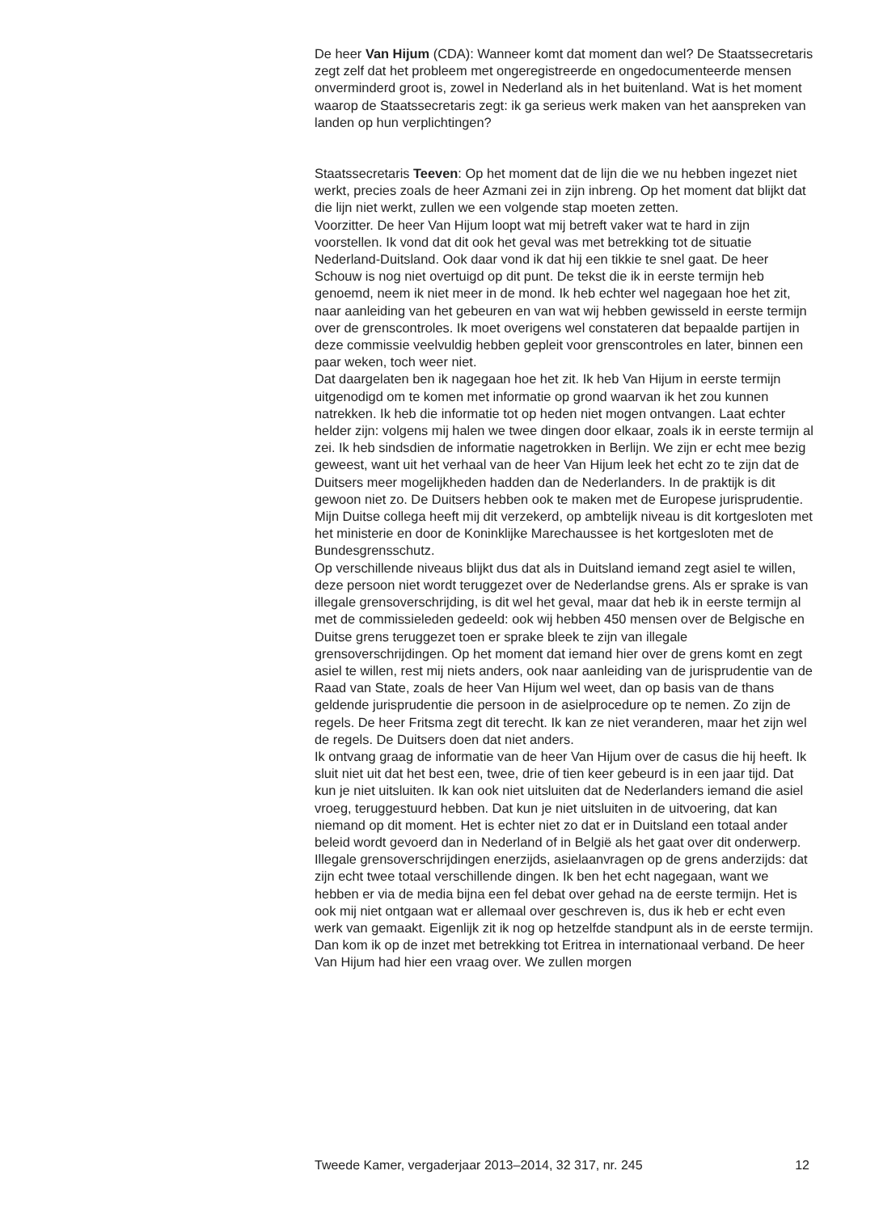De heer Van Hijum (CDA): Wanneer komt dat moment dan wel? De Staatssecretaris zegt zelf dat het probleem met ongeregistreerde en ongedocumenteerde mensen onverminderd groot is, zowel in Nederland als in het buitenland. Wat is het moment waarop de Staatssecretaris zegt: ik ga serieus werk maken van het aanspreken van landen op hun verplichtingen?
Staatssecretaris Teeven: Op het moment dat de lijn die we nu hebben ingezet niet werkt, precies zoals de heer Azmani zei in zijn inbreng. Op het moment dat blijkt dat die lijn niet werkt, zullen we een volgende stap moeten zetten.
Voorzitter. De heer Van Hijum loopt wat mij betreft vaker wat te hard in zijn voorstellen. Ik vond dat dit ook het geval was met betrekking tot de situatie Nederland-Duitsland. Ook daar vond ik dat hij een tikkie te snel gaat. De heer Schouw is nog niet overtuigd op dit punt. De tekst die ik in eerste termijn heb genoemd, neem ik niet meer in de mond. Ik heb echter wel nagegaan hoe het zit, naar aanleiding van het gebeuren en van wat wij hebben gewisseld in eerste termijn over de grenscontroles. Ik moet overigens wel constateren dat bepaalde partijen in deze commissie veelvuldig hebben gepleit voor grenscontroles en later, binnen een paar weken, toch weer niet.
Dat daargelaten ben ik nagegaan hoe het zit. Ik heb Van Hijum in eerste termijn uitgenodigd om te komen met informatie op grond waarvan ik het zou kunnen natrekken. Ik heb die informatie tot op heden niet mogen ontvangen. Laat echter helder zijn: volgens mij halen we twee dingen door elkaar, zoals ik in eerste termijn al zei. Ik heb sindsdien de informatie nagetrokken in Berlijn. We zijn er echt mee bezig geweest, want uit het verhaal van de heer Van Hijum leek het echt zo te zijn dat de Duitsers meer mogelijkheden hadden dan de Nederlanders. In de praktijk is dit gewoon niet zo. De Duitsers hebben ook te maken met de Europese jurisprudentie. Mijn Duitse collega heeft mij dit verzekerd, op ambtelijk niveau is dit kortgesloten met het ministerie en door de Koninklijke Marechaussee is het kortgesloten met de Bundesgrensschutz.
Op verschillende niveaus blijkt dus dat als in Duitsland iemand zegt asiel te willen, deze persoon niet wordt teruggezet over de Nederlandse grens. Als er sprake is van illegale grensoverschrijding, is dit wel het geval, maar dat heb ik in eerste termijn al met de commissieleden gedeeld: ook wij hebben 450 mensen over de Belgische en Duitse grens teruggezet toen er sprake bleek te zijn van illegale grensoverschrijdingen. Op het moment dat iemand hier over de grens komt en zegt asiel te willen, rest mij niets anders, ook naar aanleiding van de jurisprudentie van de Raad van State, zoals de heer Van Hijum wel weet, dan op basis van de thans geldende jurisprudentie die persoon in de asielprocedure op te nemen. Zo zijn de regels. De heer Fritsma zegt dit terecht. Ik kan ze niet veranderen, maar het zijn wel de regels. De Duitsers doen dat niet anders.
Ik ontvang graag de informatie van de heer Van Hijum over de casus die hij heeft. Ik sluit niet uit dat het best een, twee, drie of tien keer gebeurd is in een jaar tijd. Dat kun je niet uitsluiten. Ik kan ook niet uitsluiten dat de Nederlanders iemand die asiel vroeg, teruggestuurd hebben. Dat kun je niet uitsluiten in de uitvoering, dat kan niemand op dit moment. Het is echter niet zo dat er in Duitsland een totaal ander beleid wordt gevoerd dan in Nederland of in België als het gaat over dit onderwerp. Illegale grensoverschrijdingen enerzijds, asielaanvragen op de grens anderzijds: dat zijn echt twee totaal verschillende dingen. Ik ben het echt nagegaan, want we hebben er via de media bijna een fel debat over gehad na de eerste termijn. Het is ook mij niet ontgaan wat er allemaal over geschreven is, dus ik heb er echt even werk van gemaakt. Eigenlijk zit ik nog op hetzelfde standpunt als in de eerste termijn.
Dan kom ik op de inzet met betrekking tot Eritrea in internationaal verband. De heer Van Hijum had hier een vraag over. We zullen morgen
Tweede Kamer, vergaderjaar 2013–2014, 32 317, nr. 245 12